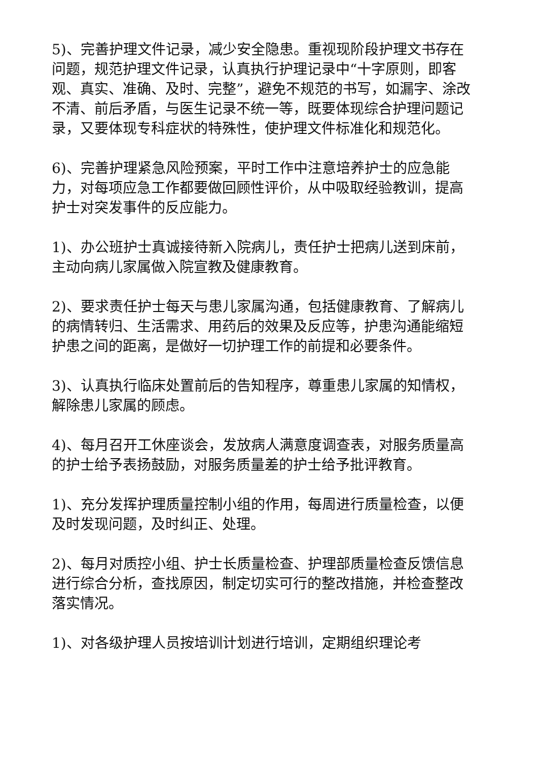5)、完善护理文件记录，减少安全隐患。重视现阶段护理文书存在问题，规范护理文件记录，认真执行护理记录中“十字原则，即客观、真实、准确、及时、完整”，避免不规范的书写，如漏字、涂改不清、前后矛盾，与医生记录不统一等，既要体现综合护理问题记录，又要体现专科症状的特殊性，使护理文件标准化和规范化。
6)、完善护理紧急风险预案，平时工作中注意培养护士的应急能力，对每项应急工作都要做回顾性评价，从中吸取经验教训，提高护士对突发事件的反应能力。
1)、办公班护士真诚接待新入院病儿，责任护士把病儿送到床前，主动向病儿家属做入院宣教及健康教育。
2)、要求责任护士每天与患儿家属沟通，包括健康教育、了解病儿的病情转归、生活需求、用药后的效果及反应等，护患沟通能缩短护患之间的距离，是做好一切护理工作的前提和必要条件。
3)、认真执行临床处置前后的告知程序，尊重患儿家属的知情权，解除患儿家属的顾虑。
4)、每月召开工休座谈会，发放病人满意度调查表，对服务质量高的护士给予表扬鼓励，对服务质量差的护士给予批评教育。
1)、充分发挥护理质量控制小组的作用，每周进行质量检查，以便及时发现问题，及时纠正、处理。
2)、每月对质控小组、护士长质量检查、护理部质量检查反馈信息进行综合分析，查找原因，制定切实可行的整改措施，并检查整改落实情况。
1)、对各级护理人员按培训计划进行培训，定期组织理论考